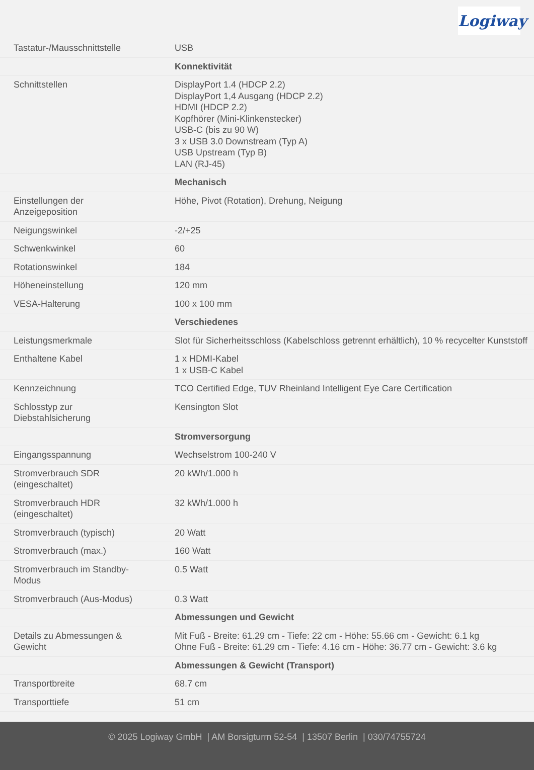Logiway
| Tastatur-/Mausschnittstelle | USB |
| | Konnektivität |
| Schnittstellen | DisplayPort 1.4 (HDCP 2.2) DisplayPort 1,4 Ausgang (HDCP 2.2) HDMI (HDCP 2.2) Kopfhörer (Mini-Klinkenstecker) USB-C (bis zu 90 W) 3 x USB 3.0 Downstream (Typ A) USB Upstream (Typ B) LAN (RJ-45) |
| | Mechanisch |
| Einstellungen der Anzeigeposition | Höhe, Pivot (Rotation), Drehung, Neigung |
| Neigungswinkel | -2/+25 |
| Schwenkwinkel | 60 |
| Rotationswinkel | 184 |
| Höheneinstellung | 120 mm |
| VESA-Halterung | 100 x 100 mm |
| | Verschiedenes |
| Leistungsmerkmale | Slot für Sicherheitsschloss (Kabelschloss getrennt erhältlich), 10 % recycelter Kunststoff |
| Enthaltene Kabel | 1 x HDMI-Kabel 1 x USB-C Kabel |
| Kennzeichnung | TCO Certified Edge, TUV Rheinland Intelligent Eye Care Certification |
| Schlosstyp zur Diebstahlsicherung | Kensington Slot |
| | Stromversorgung |
| Eingangsspannung | Wechselstrom 100-240 V |
| Stromverbrauch SDR (eingeschaltet) | 20 kWh/1.000 h |
| Stromverbrauch HDR (eingeschaltet) | 32 kWh/1.000 h |
| Stromverbrauch (typisch) | 20 Watt |
| Stromverbrauch (max.) | 160 Watt |
| Stromverbrauch im Standby- Modus | 0.5 Watt |
| Stromverbrauch (Aus-Modus) | 0.3 Watt |
| | Abmessungen und Gewicht |
| Details zu Abmessungen & Gewicht | Mit Fuß - Breite: 61.29 cm - Tiefe: 22 cm - Höhe: 55.66 cm - Gewicht: 6.1 kg Ohne Fuß - Breite: 61.29 cm - Tiefe: 4.16 cm - Höhe: 36.77 cm - Gewicht: 3.6 kg |
| | Abmessungen & Gewicht (Transport) |
| Transportbreite | 68.7 cm |
| Transporttiefe | 51 cm |
© 2025 Logiway GmbH | AM Borsigturm 52-54 | 13507 Berlin | 030/74755724